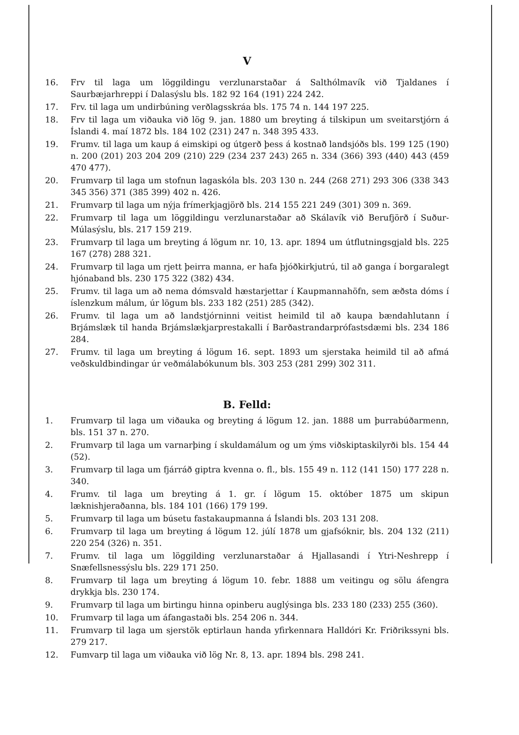V
16. Frv til laga um löggildingu verzlunarstaðar á Salthólmavík við Tjaldanes í Saurbæjarhreppi í Dalasýslu bls. 182 92 164 (191) 224 242.
17. Frv. til laga um undirbúning verðlagsskráa bls. 175 74 n. 144 197 225.
18. Frv til laga um viðauka við lög 9. jan. 1880 um breyting á tilskipun um sveitarstjórn á Íslandi 4. maí 1872 bls. 184 102 (231) 247 n. 348 395 433.
19. Frumv. til laga um kaup á eimskipi og útgerð þess á kostnað landsjóðs bls. 199 125 (190) n. 200 (201) 203 204 209 (210) 229 (234 237 243) 265 n. 334 (366) 393 (440) 443 (459 470 477).
20. Frumvarp til laga um stofnun lagaskóla bls. 203 130 n. 244 (268 271) 293 306 (338 343 345 356) 371 (385 399) 402 n. 426.
21. Frumvarp til laga um nýja frímerkjagjörð bls. 214 155 221 249 (301) 309 n. 369.
22. Frumvarp til laga um löggildingu verzlunarstaðar að Skálavík við Berufjörð í Suður-Múlasýslu, bls. 217 159 219.
23. Frumvarp til laga um breyting á lögum nr. 10, 13. apr. 1894 um útflutningsgjald bls. 225 167 (278) 288 321.
24. Frumvarp til laga um rjett þeirra manna, er hafa þjóðkirkjutrú, til að ganga í borgaralegt hjónaband bls. 230 175 322 (382) 434.
25. Frumv. til laga um að nema dómsvald hæstarjettar í Kaupmannahöfn, sem æðsta dóms í íslenzkum málum, úr lögum bls. 233 182 (251) 285 (342).
26. Frumv. til laga um að landstjórninni veitist heimild til að kaupa bændahlutann í Brjámslæk til handa Brjámslækjarprestakalli í Barðastrandarprófastsdæmi bls. 234 186 284.
27. Frumv. til laga um breyting á lögum 16. sept. 1893 um sjerstaka heimild til að afmá veðskuldbindingar úr veðmálabókunum bls. 303 253 (281 299) 302 311.
B. Felld:
1. Frumvarp til laga um viðauka og breyting á lögum 12. jan. 1888 um þurrabúðarmenn, bls. 151 37 n. 270.
2. Frumvarp til laga um varnarþing í skuldamálum og um ýms viðskiptaskilyrði bls. 154 44 (52).
3. Frumvarp til laga um fjárráð giptra kvenna o. fl., bls. 155 49 n. 112 (141 150) 177 228 n. 340.
4. Frumv. til laga um breyting á 1. gr. í lögum 15. október 1875 um skipun læknishjeraðanna, bls. 184 101 (166) 179 199.
5. Frumvarp til laga um búsetu fastakaupmanna á Íslandi bls. 203 131 208.
6. Frumvarp til laga um breyting á lögum 12. júlí 1878 um gjafsóknir, bls. 204 132 (211) 220 254 (326) n. 351.
7. Frumv. til laga um löggilding verzlunarstaðar á Hjallasandi í Ytri-Neshrepp í Snæfellsnessýslu bls. 229 171 250.
8. Frumvarp til laga um breyting á lögum 10. febr. 1888 um veitingu og sölu áfengra drykkja bls. 230 174.
9. Frumvarp til laga um birtingu hinna opinberu auglýsinga bls. 233 180 (233) 255 (360).
10. Frumvarp til laga um áfangastaði bls. 254 206 n. 344.
11. Frumvarp til laga um sjerstök eptirlaun handa yfirkennara Halldóri Kr. Friðrikssyni bls. 279 217.
12. Fumvarp til laga um viðauka við lög Nr. 8, 13. apr. 1894 bls. 298 241.